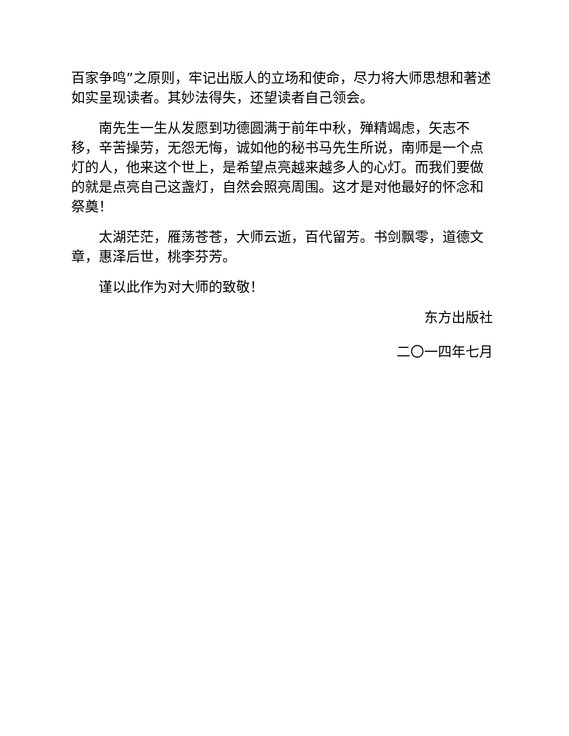百家争鸣”之原则，牢记出版人的立场和使命，尽力将大师思想和著述如实呈现读者。其妙法得失，还望读者自己领会。
南先生一生从发愿到功德圆满于前年中秋，殚精竭虑，矢志不移，辛苦操劳，无怨无悔，诚如他的秘书马先生所说，南师是一个点灯的人，他来这个世上，是希望点亮越来越多人的心灯。而我们要做的就是点亮自己这盏灯，自然会照亮周围。这才是对他最好的怀念和祭奠！
太湖茫茫，雁荡苍苍，大师云逝，百代留芳。书剑飘零，道德文章，惠泽后世，桃李芬芳。
谨以此作为对大师的致敬！
东方出版社
二〇一四年七月